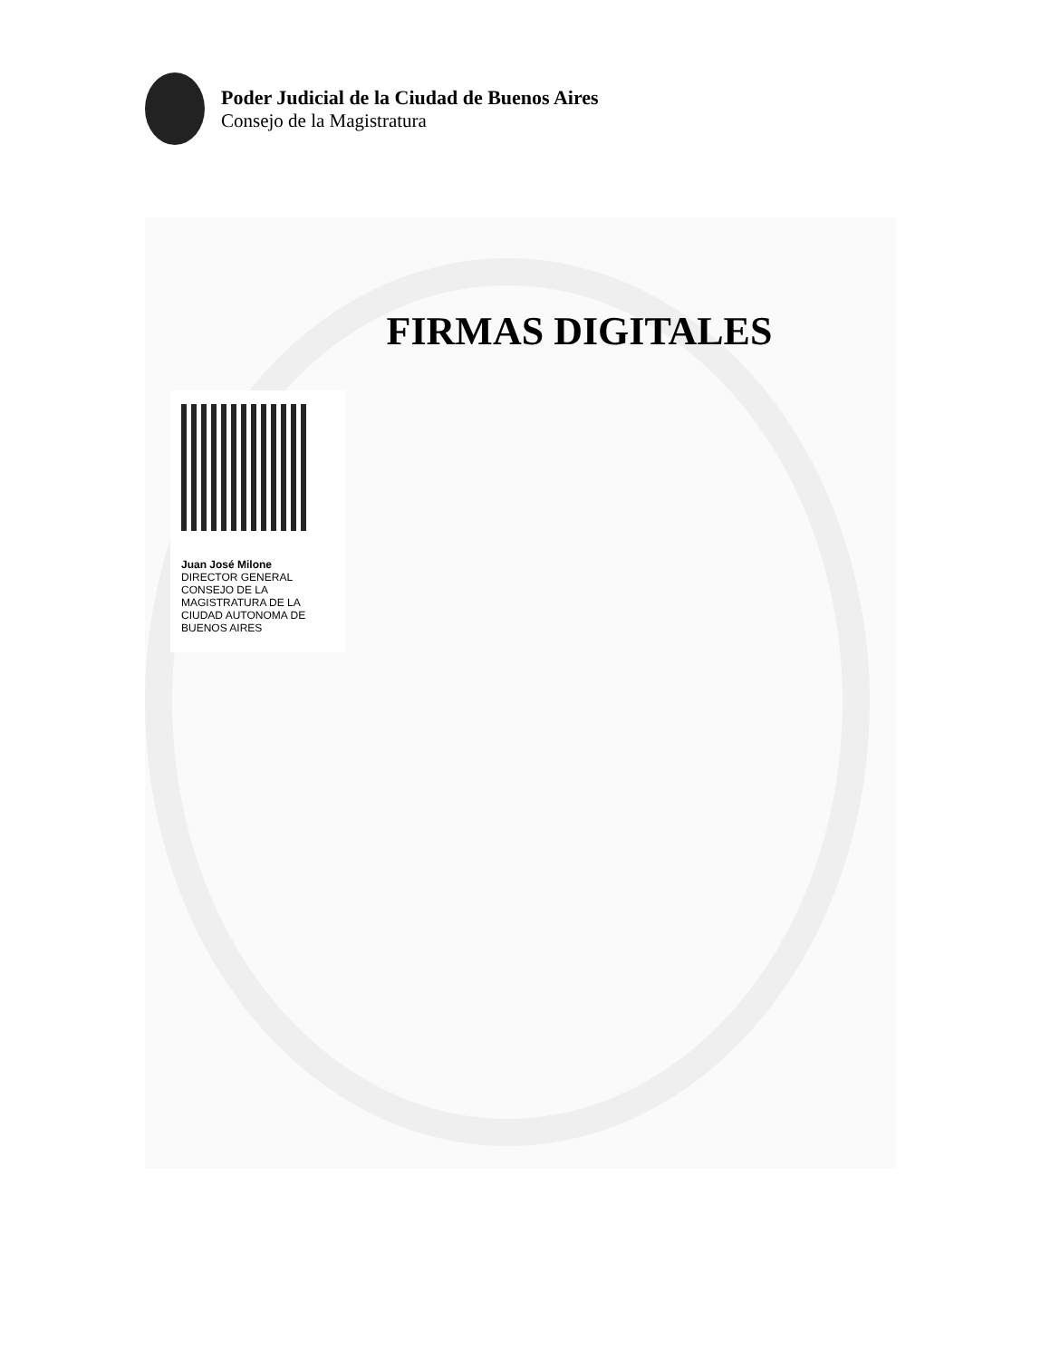Poder Judicial de la Ciudad de Buenos Aires
Consejo de la Magistratura
FIRMAS DIGITALES
Juan José Milone
DIRECTOR GENERAL
CONSEJO DE LA MAGISTRATURA DE LA CIUDAD AUTONOMA DE BUENOS AIRES